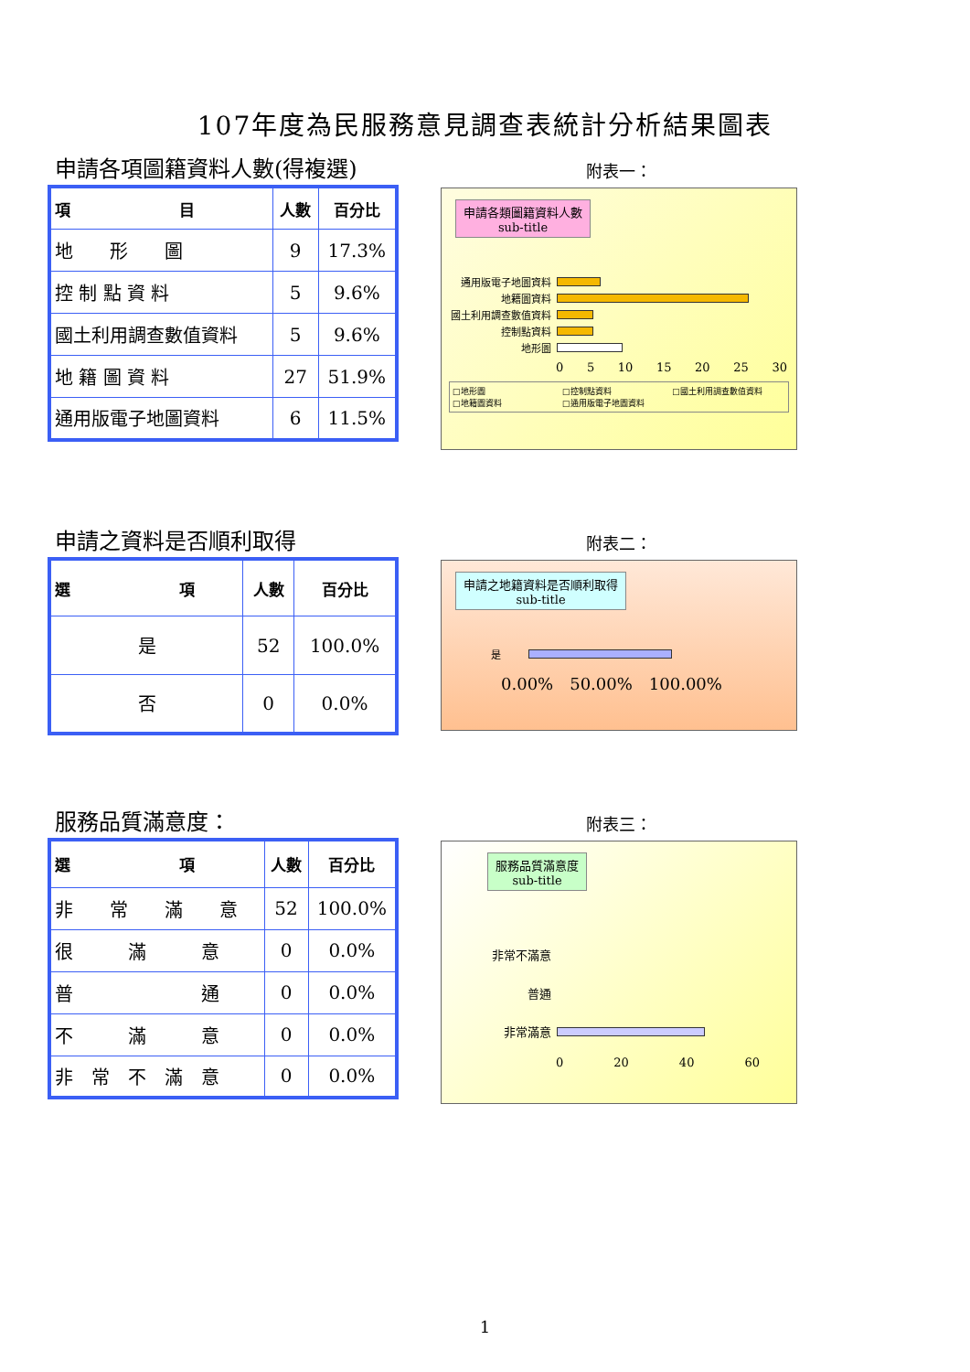107年度為民服務意見調查表統計分析結果圖表
申請各項圖籍資料人數(得複選)
| 項 目 | 人數 | 百分比 |
| --- | --- | --- |
| 地 形 圖 | 9 | 17.3% |
| 控 制 點 資 料 | 5 | 9.6% |
| 國土利用調查數值資料 | 5 | 9.6% |
| 地 籍 圖 資 料 | 27 | 51.9% |
| 通用版電子地圖資料 | 6 | 11.5% |
附表一：
申請各類圖籍資料人數
sub-title
通用版電子地圖資料
地籍圖資料
國土利用調查數值資料
控制點資料
地形圖
0 5 10 15 20 25 30
□地形圖 □控制點資料 □國土利用調查數值資料 □地籍圖資料 □通用版電子地圖資料
申請之資料是否順利取得
| 選 項 | 人數 | 百分比 |
| --- | --- | --- |
| 是 | 52 | 100.0% |
| 否 | 0 | 0.0% |
附表二：
申請之地籍資料是否順利取得
sub-title
是
0.00%　50.00%　100.00%
服務品質滿意度：
| 選 項 | 人數 | 百分比 |
| --- | --- | --- |
| 非 常 滿 意 | 52 | 100.0% |
| 很 滿 意 | 0 | 0.0% |
| 普 通 | 0 | 0.0% |
| 不 滿 意 | 0 | 0.0% |
| 非 常 不 滿 意 | 0 | 0.0% |
附表三：
服務品質滿意度
sub-title
非常不滿意
普通
非常滿意
0 20 40 60
1